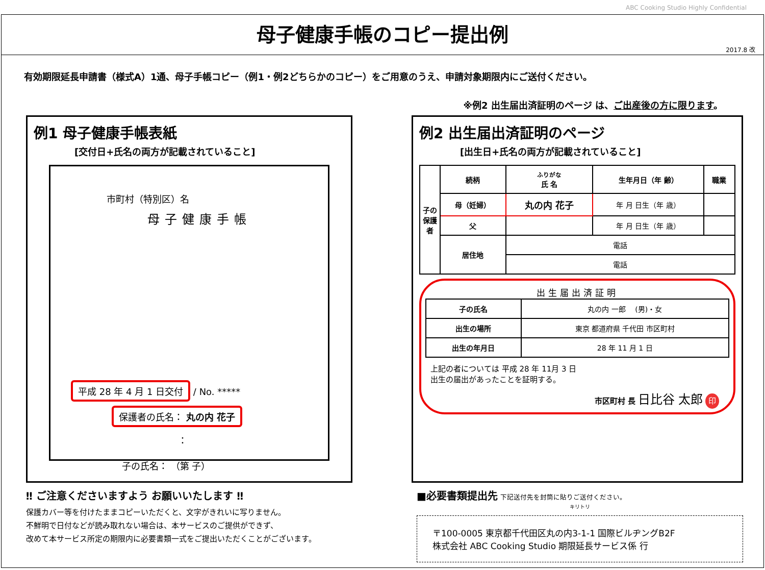ABC Cooking Studio Highly Confidential
母子健康手帳のコピー提出例
2017.8 改
有効期限延長申請書（様式A）1通、母子手帳コピー（例1・例2どちらかのコピー）をご用意のうえ、申請対象期限内にご送付ください。
※例2 出生届出済証明のページ は、ご出産後の方に限ります。
例1 母子健康手帳表紙
[交付日+氏名の両方が記載されていること]
市町村（特別区）名
母子健康手帳
平成 28 年 4 月 1 日交付 / No. *****
保護者の氏名： 丸の内 花子
：
子の氏名： （第 子）
例2 出生届出済証明のページ
[出生日+氏名の両方が記載されていること]
| 子の保護者 | 続柄 | ふりがな 氏 名 | 生年月日（年 齢） | 職業 |
| --- | --- | --- | --- | --- |
| | 母（妊婦） | 丸の内 花子 | 年 月 日生（年 歳） | |
| | 父 | | 年 月 日生（年 歳） | |
| | 居住地 | 電話 | | |
| | | 電話 | | |
出生届出済証明
| 子の氏名 | 丸の内 一郎 (男)・女 |
| 出生の場所 | 東京 都道府県 千代田 市区町村 |
| 出生の年月日 | 28 年 11 月 1 日 |
上記の者については 平成 28 年 11月 3 日
出生の届出があったことを証明する。
市区町村 長 日比谷 太郎 印
‼ ご注意くださいますよう お願いいたします ‼
保護カバー等を付けたままコピーいただくと、文字がきれいに写りません。
不鮮明で日付などが読み取れない場合は、本サービスのご提供ができず、
改めて本サービス所定の期限内に必要書類一式をご提出いただくことがございます。
■必要書類提出先 下記送付先を封筒に貼りご送付ください。
キリトリ
〒100-0005 東京都千代田区丸の内3-1-1 国際ビルヂングB2F
株式会社 ABC Cooking Studio 期限延長サービス係 行